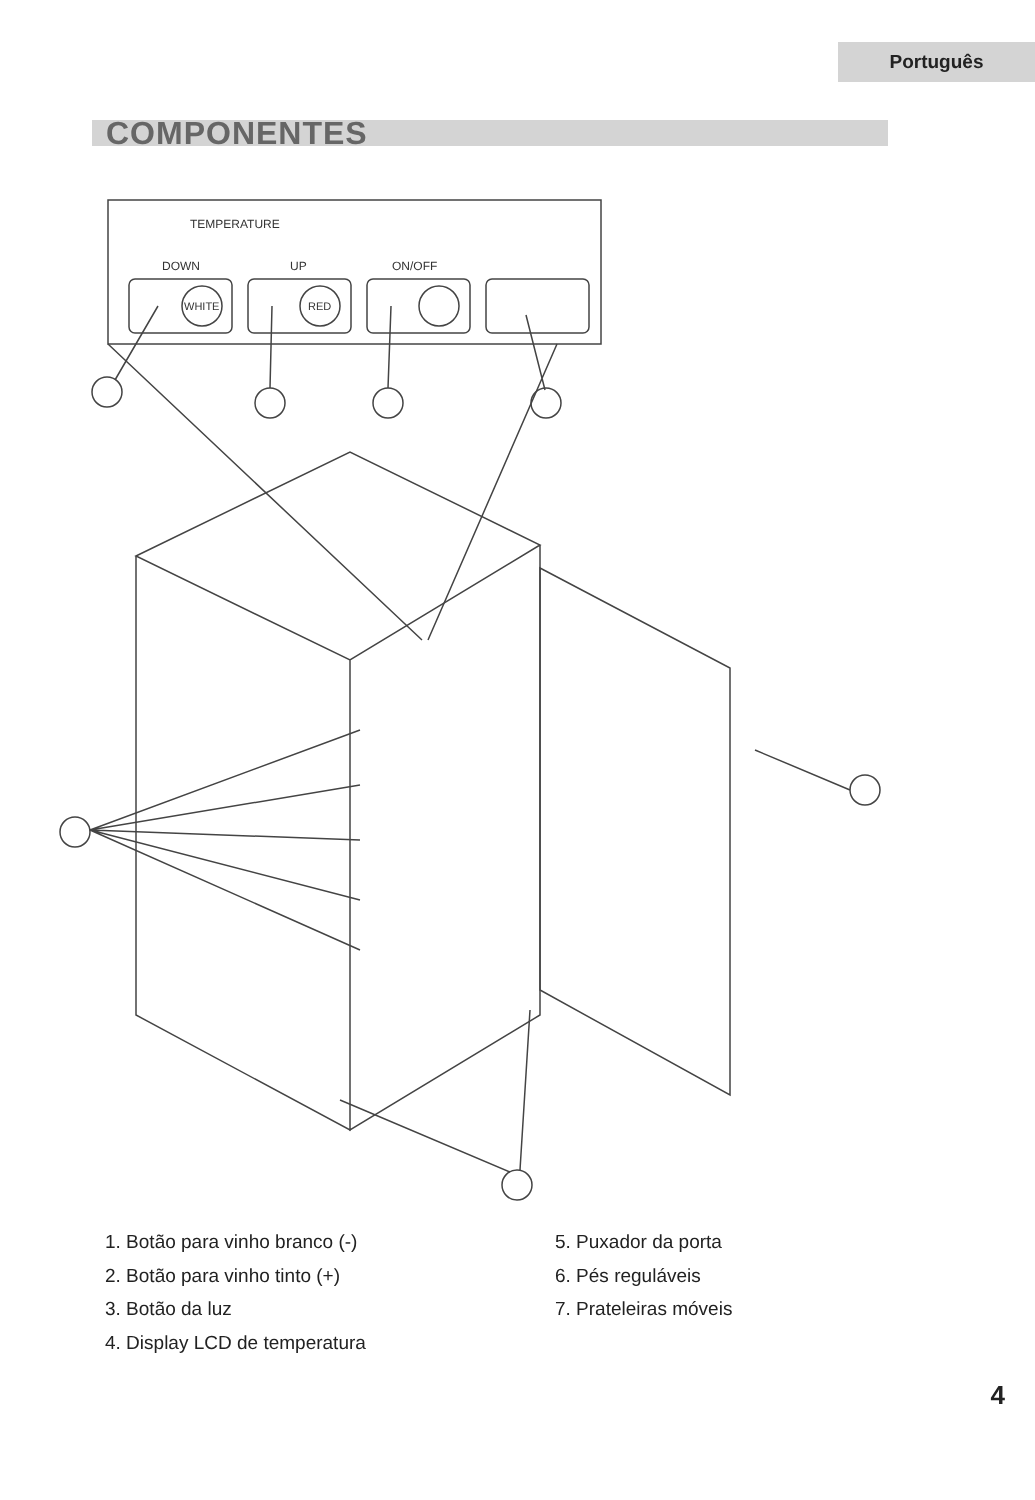Português
COMPONENTES
TEMPERATURE
DOWN
UP
ON/OFF
WHITE
RED
1. Botão para vinho branco (-)
2. Botão para vinho tinto (+)
3. Botão da luz
4. Display LCD de temperatura
5. Puxador da porta
6. Pés reguláveis
7. Prateleiras móveis
4